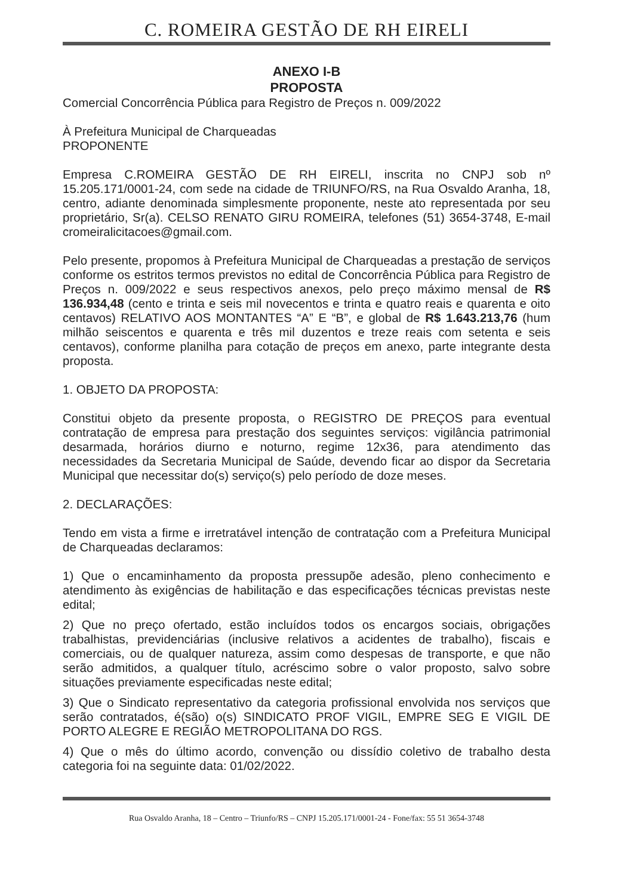C. ROMEIRA GESTÃO DE RH EIRELI
ANEXO I-B
PROPOSTA
Comercial Concorrência Pública para Registro de Preços n. 009/2022
À Prefeitura Municipal de Charqueadas
PROPONENTE
Empresa C.ROMEIRA GESTÃO DE RH EIRELI, inscrita no CNPJ sob nº 15.205.171/0001-24, com sede na cidade de TRIUNFO/RS, na Rua Osvaldo Aranha, 18, centro, adiante denominada simplesmente proponente, neste ato representada por seu proprietário, Sr(a). CELSO RENATO GIRU ROMEIRA, telefones (51) 3654-3748, E-mail cromeiralicitacoes@gmail.com.
Pelo presente, propomos à Prefeitura Municipal de Charqueadas a prestação de serviços conforme os estritos termos previstos no edital de Concorrência Pública para Registro de Preços n. 009/2022 e seus respectivos anexos, pelo preço máximo mensal de R$ 136.934,48 (cento e trinta e seis mil novecentos e trinta e quatro reais e quarenta e oito centavos) RELATIVO AOS MONTANTES “A” E “B”, e global de R$ 1.643.213,76 (hum milhão seiscentos e quarenta e três mil duzentos e treze reais com setenta e seis centavos), conforme planilha para cotação de preços em anexo, parte integrante desta proposta.
1. OBJETO DA PROPOSTA:
Constitui objeto da presente proposta, o REGISTRO DE PREÇOS para eventual contratação de empresa para prestação dos seguintes serviços: vigilância patrimonial desarmada, horários diurno e noturno, regime 12x36, para atendimento das necessidades da Secretaria Municipal de Saúde, devendo ficar ao dispor da Secretaria Municipal que necessitar do(s) serviço(s) pelo período de doze meses.
2. DECLARAÇÕES:
Tendo em vista a firme e irretratável intenção de contratação com a Prefeitura Municipal de Charqueadas declaramos:
1) Que o encaminhamento da proposta pressupõe adesão, pleno conhecimento e atendimento às exigências de habilitação e das especificações técnicas previstas neste edital;
2) Que no preço ofertado, estão incluídos todos os encargos sociais, obrigações trabalhistas, previdenciárias (inclusive relativos a acidentes de trabalho), fiscais e comerciais, ou de qualquer natureza, assim como despesas de transporte, e que não serão admitidos, a qualquer título, acréscimo sobre o valor proposto, salvo sobre situações previamente especificadas neste edital;
3) Que o Sindicato representativo da categoria profissional envolvida nos serviços que serão contratados, é(são) o(s) SINDICATO PROF VIGIL, EMPRE SEG E VIGIL DE PORTO ALEGRE E REGIÃO METROPOLITANA DO RGS.
4) Que o mês do último acordo, convenção ou dissídio coletivo de trabalho desta categoria foi na seguinte data: 01/02/2022.
Rua Osvaldo Aranha, 18 – Centro – Triunfo/RS – CNPJ 15.205.171/0001-24 - Fone/fax: 55 51 3654-3748